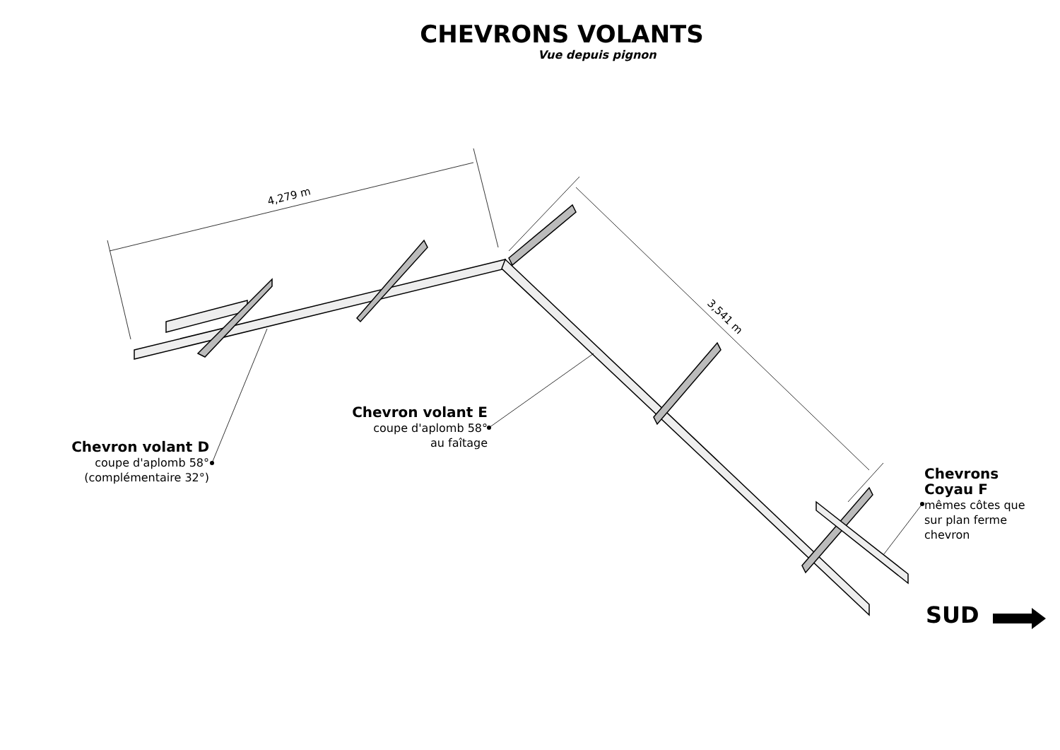CHEVRONS VOLANTS
Vue depuis pignon
4,279 m
3,541 m
Chevron volant D
coupe d'aplomb 58°
(complémentaire 32°)
Chevron volant E
coupe d'aplomb 58°
au faîtage
Chevrons
Coyau F
mêmes côtes que
sur plan ferme
chevron
SUD